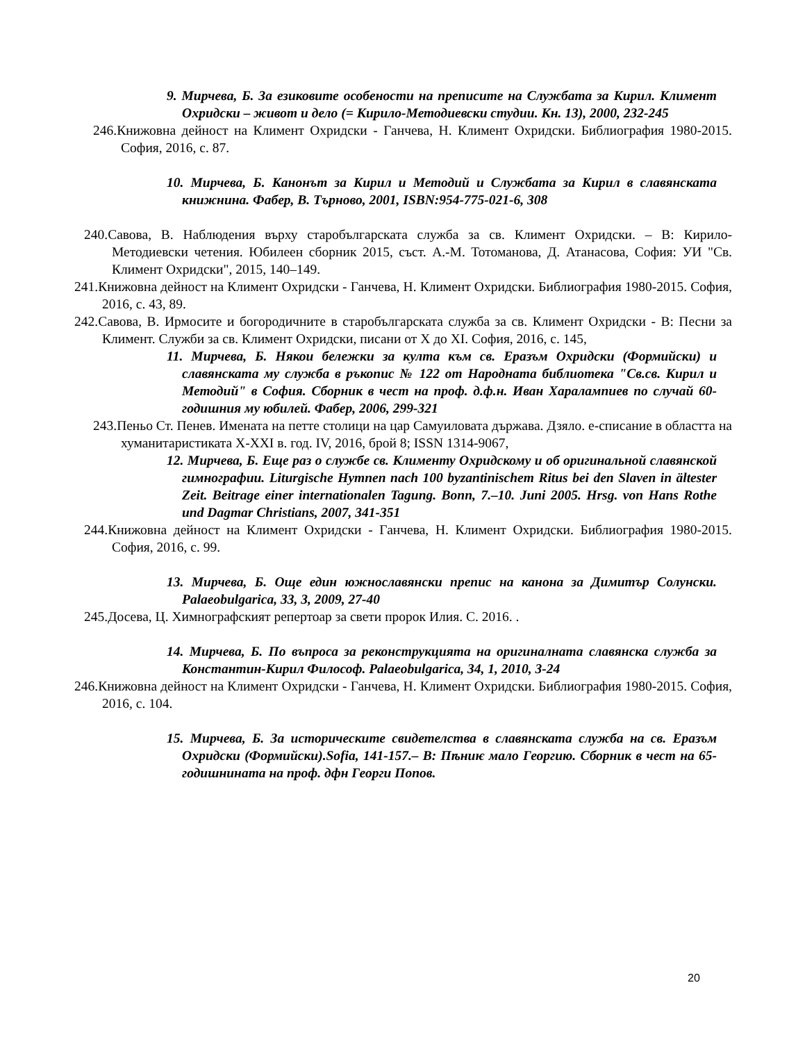9. Мирчева, Б. За езиковите особености на преписите на Службата за Кирил. Климент Охридски – живот и дело (= Кирило-Методиевски студии. Кн. 13), 2000, 232-245
246.Книжовна дейност на Климент Охридски - Ганчева, Н. Климент Охридски. Библиография 1980-2015. София, 2016, с. 87.
10. Мирчева, Б. Канонът за Кирил и Методий и Службата за Кирил в славянската книжнина. Фабер, В. Търново, 2001, ISBN:954-775-021-6, 308
240.Савова, В. Наблюдения върху старобългарската служба за св. Климент Охридски. – В: Кирило-Методиевски четения. Юбилеен сборник 2015, съст. А.-М. Тотоманова, Д. Атанасова, София: УИ "Св. Климент Охридски", 2015, 140–149.
241.Книжовна дейност на Климент Охридски - Ганчева, Н. Климент Охридски. Библиография 1980-2015. София, 2016, с. 43, 89.
242.Савова, В. Ирмосите и богородичните в старобългарската служба за св. Климент Охридски - В: Песни за Климент. Служби за св. Климент Охридски, писани от Х до ХІ. София, 2016, с. 145,
11. Мирчева, Б. Някои бележки за култа към св. Еразъм Охридски (Формийски) и славянската му служба в ръкопис № 122 от Народната библиотека "Св.св. Кирил и Методий" в София. Сборник в чест на проф. д.ф.н. Иван Харалампиев по случай 60-годишния му юбилей. Фабер, 2006, 299-321
243.Пеньо Ст. Пенев. Имената на петте столици на цар Самуиловата държава. Дзяло. е-списание в областта на хуманитаристиката X-XXI в. год. IV, 2016, брой 8; ISSN 1314-9067,
12. Мирчева, Б. Еще раз о службе св. Клименту Охридскому и об оригинальной славянской гимнографии. Liturgische Hymnen nach 100 byzantinischem Ritus bei den Slaven in ältester Zeit. Beitrage einer internationalen Tagung. Bonn, 7.–10. Juni 2005. Hrsg. von Hans Rothe und Dagmar Christians, 2007, 341-351
244.Книжовна дейност на Климент Охридски - Ганчева, Н. Климент Охридски. Библиография 1980-2015. София, 2016, с. 99.
13. Мирчева, Б. Още един южнославянски препис на канона за Димитър Солунски. Palaeobulgarica, 33, 3, 2009, 27-40
245.Досева, Ц. Химнографският репертоар за свети пророк Илия. С. 2016. .
14. Мирчева, Б. По въпроса за реконструкцията на оригиналната славянска служба за Константин-Кирил Философ. Palaeobulgarica, 34, 1, 2010, 3-24
246.Книжовна дейност на Климент Охридски - Ганчева, Н. Климент Охридски. Библиография 1980-2015. София, 2016, с. 104.
15. Мирчева, Б. За историческите свидетелства в славянската служба на св. Еразъм Охридски (Формийски).Sofia, 141-157.– В: Пѣниѥ мало Георгию. Сборник в чест на 65-годишнината на проф. дфн Георги Попов.
20